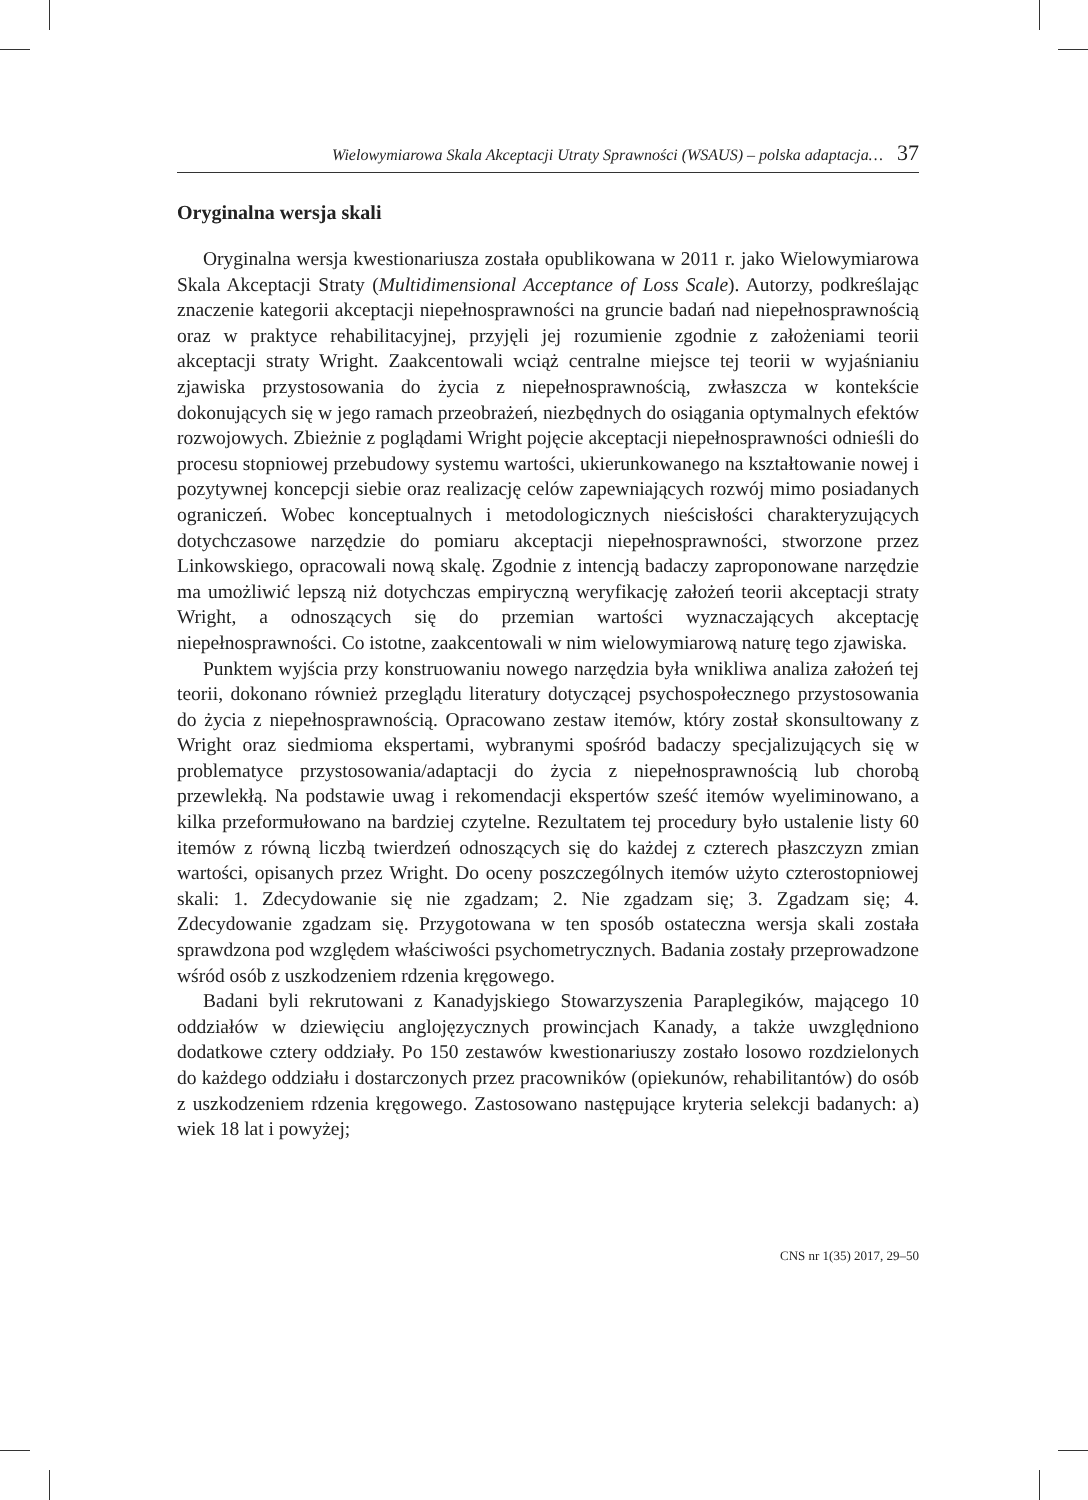Wielowymiarowa Skala Akceptacji Utraty Sprawności (WSAUS) – polska adaptacja… 37
Oryginalna wersja skali
Oryginalna wersja kwestionariusza została opublikowana w 2011 r. jako Wielowymiarowa Skala Akceptacji Straty (Multidimensional Acceptance of Loss Scale). Autorzy, podkreślając znaczenie kategorii akceptacji niepełnosprawności na gruncie badań nad niepełnosprawnością oraz w praktyce rehabilitacyjnej, przyjęli jej rozumienie zgodnie z założeniami teorii akceptacji straty Wright. Zaakcentowali wciąż centralne miejsce tej teorii w wyjaśnianiu zjawiska przystosowania do życia z niepełnosprawnością, zwłaszcza w kontekście dokonujących się w jego ramach przeobrażeń, niezbędnych do osiągania optymalnych efektów rozwojowych. Zbieżnie z poglądami Wright pojęcie akceptacji niepełnosprawności odnieśli do procesu stopniowej przebudowy systemu wartości, ukierunkowanego na kształtowanie nowej i pozytywnej koncepcji siebie oraz realizację celów zapewniających rozwój mimo posiadanych ograniczeń. Wobec konceptualnych i metodologicznych nieścisłości charakteryzujących dotychczasowe narzędzie do pomiaru akceptacji niepełnosprawności, stworzone przez Linkowskiego, opracowali nową skalę. Zgodnie z intencją badaczy zaproponowane narzędzie ma umożliwić lepszą niż dotychczas empiryczną weryfikację założeń teorii akceptacji straty Wright, a odnoszących się do przemian wartości wyznaczających akceptację niepełnosprawności. Co istotne, zaakcentowali w nim wielowymiarową naturę tego zjawiska.
Punktem wyjścia przy konstruowaniu nowego narzędzia była wnikliwa analiza założeń tej teorii, dokonano również przeglądu literatury dotyczącej psychospołecznego przystosowania do życia z niepełnosprawnością. Opracowano zestaw itemów, który został skonsultowany z Wright oraz siedmioma ekspertami, wybranymi spośród badaczy specjalizujących się w problematyce przystosowania/adaptacji do życia z niepełnosprawnością lub chorobą przewlekłą. Na podstawie uwag i rekomendacji ekspertów sześć itemów wyeliminowano, a kilka przeformułowano na bardziej czytelne. Rezultatem tej procedury było ustalenie listy 60 itemów z równą liczbą twierdzeń odnoszących się do każdej z czterech płaszczyzn zmian wartości, opisanych przez Wright. Do oceny poszczególnych itemów użyto czterostopniowej skali: 1. Zdecydowanie się nie zgadzam; 2. Nie zgadzam się; 3. Zgadzam się; 4. Zdecydowanie zgadzam się. Przygotowana w ten sposób ostateczna wersja skali została sprawdzona pod względem właściwości psychometrycznych. Badania zostały przeprowadzone wśród osób z uszkodzeniem rdzenia kręgowego.
Badani byli rekrutowani z Kanadyjskiego Stowarzyszenia Paraplegików, mającego 10 oddziałów w dziewięciu anglojęzycznych prowincjach Kanady, a także uwzględniono dodatkowe cztery oddziały. Po 150 zestawów kwestionariuszy zostało losowo rozdzielonych do każdego oddziału i dostarczonych przez pracowników (opiekunów, rehabilitantów) do osób z uszkodzeniem rdzenia kręgowego. Zastosowano następujące kryteria selekcji badanych: a) wiek 18 lat i powyżej;
CNS nr 1(35) 2017, 29–50